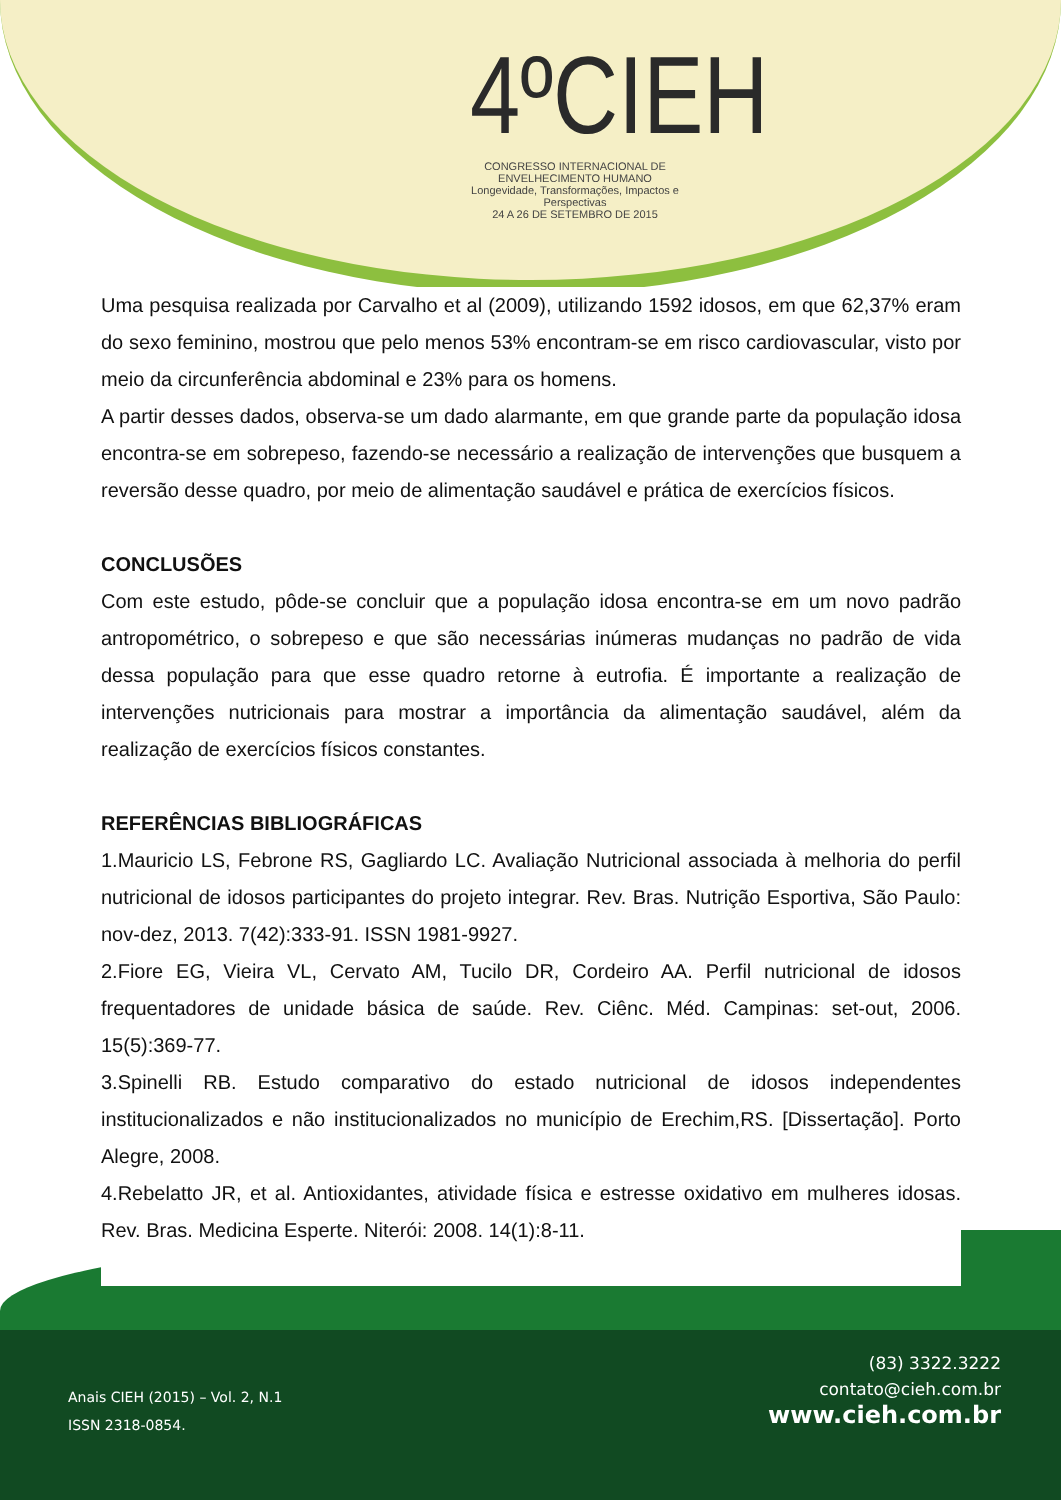4ºCIEH
CONGRESSO INTERNACIONAL DE ENVELHECIMENTO HUMANO
Longevidade, Transformações, Impactos e Perspectivas
24 A 26 DE SETEMBRO DE 2015
Uma pesquisa realizada por Carvalho et al (2009), utilizando 1592 idosos, em que 62,37% eram do sexo feminino, mostrou que pelo menos 53% encontram-se em risco cardiovascular, visto por meio da circunferência abdominal e 23% para os homens.
A partir desses dados, observa-se um dado alarmante, em que grande parte da população idosa encontra-se em sobrepeso, fazendo-se necessário a realização de intervenções que busquem a reversão desse quadro, por meio de alimentação saudável e prática de exercícios físicos.
CONCLUSÕES
Com este estudo, pôde-se concluir que a população idosa encontra-se em um novo padrão antropométrico, o sobrepeso e que são necessárias inúmeras mudanças no padrão de vida dessa população para que esse quadro retorne à eutrofia. É importante a realização de intervenções nutricionais para mostrar a importância da alimentação saudável, além da realização de exercícios físicos constantes.
REFERÊNCIAS BIBLIOGRÁFICAS
1.Mauricio LS, Febrone RS, Gagliardo LC. Avaliação Nutricional associada à melhoria do perfil nutricional de idosos participantes do projeto integrar. Rev. Bras. Nutrição Esportiva, São Paulo: nov-dez, 2013. 7(42):333-91. ISSN 1981-9927.
2.Fiore EG, Vieira VL, Cervato AM, Tucilo DR, Cordeiro AA. Perfil nutricional de idosos frequentadores de unidade básica de saúde. Rev. Ciênc. Méd. Campinas: set-out, 2006. 15(5):369-77.
3.Spinelli RB. Estudo comparativo do estado nutricional de idosos independentes institucionalizados e não institucionalizados no município de Erechim,RS. [Dissertação]. Porto Alegre, 2008.
4.Rebelatto JR, et al. Antioxidantes, atividade física e estresse oxidativo em mulheres idosas. Rev. Bras. Medicina Esperte. Niterói: 2008. 14(1):8-11.
(83) 3322.3222
contato@cieh.com.br
www.cieh.com.br
Anais CIEH (2015) – Vol. 2, N.1
ISSN 2318-0854.